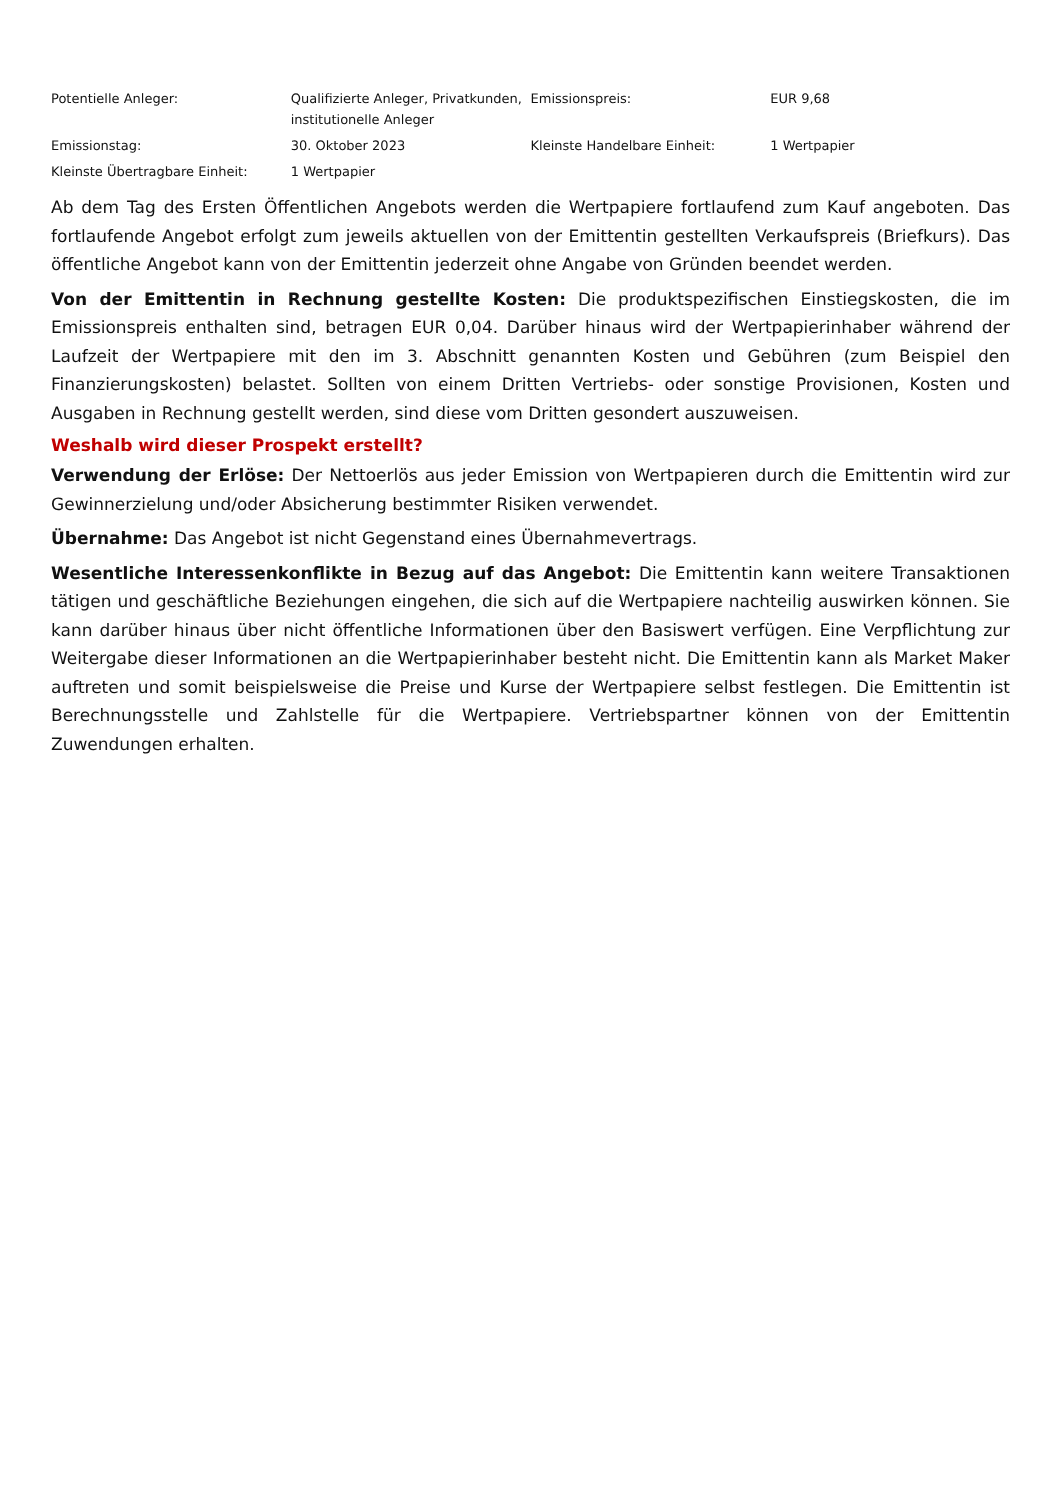| Potentielle Anleger: | Qualifizierte Anleger, Privatkunden, institutionelle Anleger | Emissionspreis: | EUR 9,68 |
| Emissionstag: | 30. Oktober 2023 | Kleinste Handelbare Einheit: | 1 Wertpapier |
| Kleinste Übertragbare Einheit: | 1 Wertpapier | | |
Ab dem Tag des Ersten Öffentlichen Angebots werden die Wertpapiere fortlaufend zum Kauf angeboten. Das fortlaufende Angebot erfolgt zum jeweils aktuellen von der Emittentin gestellten Verkaufspreis (Briefkurs). Das öffentliche Angebot kann von der Emittentin jederzeit ohne Angabe von Gründen beendet werden.
Von der Emittentin in Rechnung gestellte Kosten: Die produktspezifischen Einstiegskosten, die im Emissionspreis enthalten sind, betragen EUR 0,04. Darüber hinaus wird der Wertpapierinhaber während der Laufzeit der Wertpapiere mit den im 3. Abschnitt genannten Kosten und Gebühren (zum Beispiel den Finanzierungskosten) belastet. Sollten von einem Dritten Vertriebs- oder sonstige Provisionen, Kosten und Ausgaben in Rechnung gestellt werden, sind diese vom Dritten gesondert auszuweisen.
Weshalb wird dieser Prospekt erstellt?
Verwendung der Erlöse: Der Nettoerlös aus jeder Emission von Wertpapieren durch die Emittentin wird zur Gewinnerzielung und/oder Absicherung bestimmter Risiken verwendet.
Übernahme: Das Angebot ist nicht Gegenstand eines Übernahmevertrags.
Wesentliche Interessenkonflikte in Bezug auf das Angebot: Die Emittentin kann weitere Transaktionen tätigen und geschäftliche Beziehungen eingehen, die sich auf die Wertpapiere nachteilig auswirken können. Sie kann darüber hinaus über nicht öffentliche Informationen über den Basiswert verfügen. Eine Verpflichtung zur Weitergabe dieser Informationen an die Wertpapierinhaber besteht nicht. Die Emittentin kann als Market Maker auftreten und somit beispielsweise die Preise und Kurse der Wertpapiere selbst festlegen. Die Emittentin ist Berechnungsstelle und Zahlstelle für die Wertpapiere. Vertriebspartner können von der Emittentin Zuwendungen erhalten.